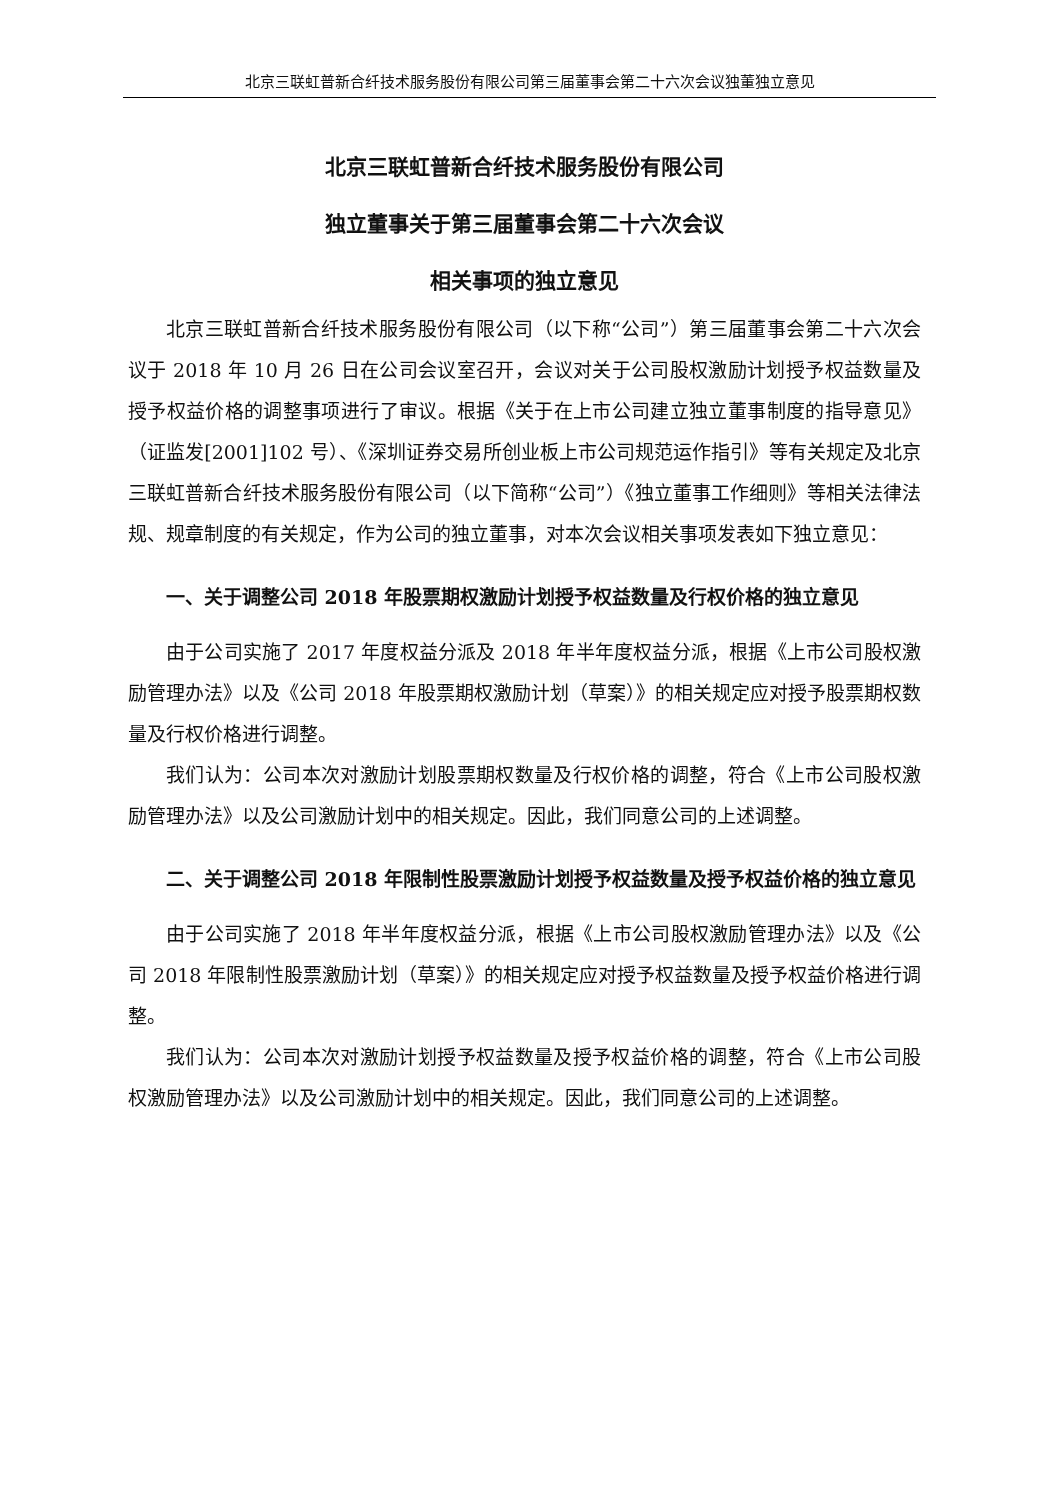北京三联虹普新合纤技术服务股份有限公司第三届董事会第二十六次会议独董独立意见
北京三联虹普新合纤技术服务股份有限公司
独立董事关于第三届董事会第二十六次会议
相关事项的独立意见
北京三联虹普新合纤技术服务股份有限公司（以下称“公司”）第三届董事会第二十六次会议于 2018 年 10 月 26 日在公司会议室召开，会议对关于公司股权激励计划授予权益数量及授予权益价格的调整事项进行了审议。根据《关于在上市公司建立独立董事制度的指导意见》（证监发[2001]102 号）、《深圳证券交易所创业板上市公司规范运作指引》等有关规定及北京三联虹普新合纤技术服务股份有限公司（以下简称“公司”）《独立董事工作细则》等相关法律法规、规章制度的有关规定，作为公司的独立董事，对本次会议相关事项发表如下独立意见：
一、关于调整公司 2018 年股票期权激励计划授予权益数量及行权价格的独立意见
由于公司实施了 2017 年度权益分派及 2018 年半年度权益分派，根据《上市公司股权激励管理办法》以及《公司 2018 年股票期权激励计划（草案）》的相关规定应对授予股票期权数量及行权价格进行调整。
我们认为：公司本次对激励计划股票期权数量及行权价格的调整，符合《上市公司股权激励管理办法》以及公司激励计划中的相关规定。因此，我们同意公司的上述调整。
二、关于调整公司 2018 年限制性股票激励计划授予权益数量及授予权益价格的独立意见
由于公司实施了 2018 年半年度权益分派，根据《上市公司股权激励管理办法》以及《公司 2018 年限制性股票激励计划（草案）》的相关规定应对授予权益数量及授予权益价格进行调整。
我们认为：公司本次对激励计划授予权益数量及授予权益价格的调整，符合《上市公司股权激励管理办法》以及公司激励计划中的相关规定。因此，我们同意公司的上述调整。